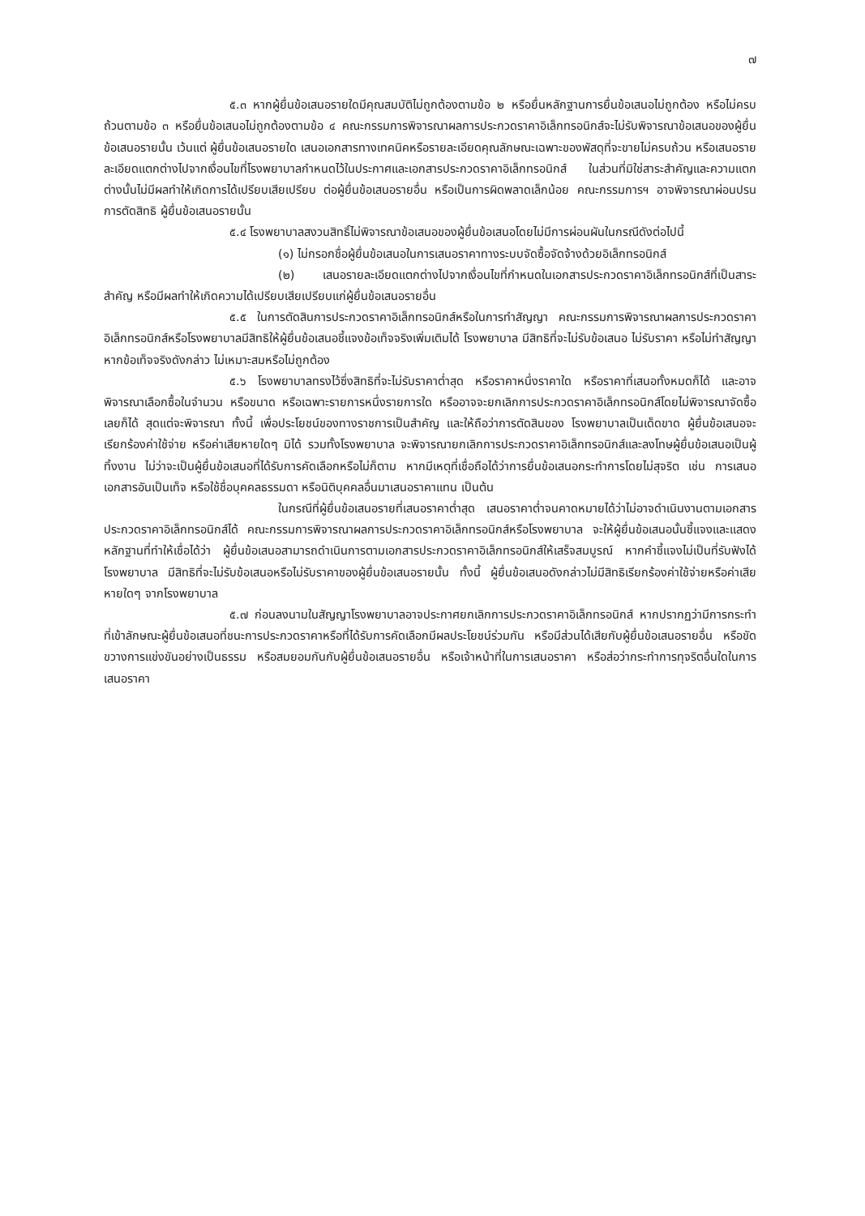๗
๕.๓ หากผู้ยื่นข้อเสนอรายใดมีคุณสมบัติไม่ถูกต้องตามข้อ ๒ หรือยื่นหลักฐานการยื่นข้อเสนอไม่ถูกต้อง หรือไม่ครบถ้วนตามข้อ ๓ หรือยื่นข้อเสนอไม่ถูกต้องตามข้อ ๔ คณะกรรมการพิจารณาผลการประกวดราคาอิเล็กทรอนิกส์จะไม่รับพิจารณาข้อเสนอของผู้ยื่นข้อเสนอรายนั้น เว้นแต่ ผู้ยื่นข้อเสนอรายใด เสนอเอกสารทางเทคนิคหรือรายละเอียดคุณลักษณะเฉพาะของพัสดุที่จะขายไม่ครบถ้วน หรือเสนอรายละเอียดแตกต่างไปจากเงื่อนไขที่โรงพยาบาลกำหนดไว้ในประกาศและเอกสารประกวดราคาอิเล็กทรอนิกส์ ในส่วนที่มิใช่สาระสำคัญและความแตกต่างนั้นไม่มีผลทำให้เกิดการได้เปรียบเสียเปรียบ ต่อผู้ยื่นข้อเสนอรายอื่น หรือเป็นการผิดพลาดเล็กน้อย คณะกรรมการฯ อาจพิจารณาผ่อนปรนการตัดสิทธิ ผู้ยื่นข้อเสนอรายนั้น
๕.๔ โรงพยาบาลสงวนสิทธิ์ไม่พิจารณาข้อเสนอของผู้ยื่นข้อเสนอโดยไม่มีการผ่อนผันในกรณีดังต่อไปนี้
(๑) ไม่กรอกชื่อผู้ยื่นข้อเสนอในการเสนอราคาทางระบบจัดซื้อจัดจ้างด้วยอิเล็กทรอนิกส์
(๒) เสนอรายละเอียดแตกต่างไปจากเงื่อนไขที่กำหนดในเอกสารประกวดราคาอิเล็กทรอนิกส์ที่เป็นสาระสำคัญ หรือมีผลทำให้เกิดความได้เปรียบเสียเปรียบแก่ผู้ยื่นข้อเสนอรายอื่น
๕.๕ ในการตัดสินการประกวดราคาอิเล็กทรอนิกส์หรือในการทำสัญญา คณะกรรมการพิจารณาผลการประกวดราคาอิเล็กทรอนิกส์หรือโรงพยาบาลมีสิทธิให้ผู้ยื่นข้อเสนอชี้แจงข้อเท็จจริงเพิ่มเติมได้ โรงพยาบาล มีสิทธิที่จะไม่รับข้อเสนอ ไม่รับราคา หรือไม่ทำสัญญา หากข้อเท็จจริงดังกล่าว ไม่เหมาะสมหรือไม่ถูกต้อง
๕.๖ โรงพยาบาลทรงไว้ซึ่งสิทธิที่จะไม่รับราคาต่ำสุด หรือราคาหนึ่งราคาใด หรือราคาที่เสนอทั้งหมดก็ได้ และอาจพิจารณาเลือกซื้อในจำนวน หรือขนาด หรือเฉพาะรายการหนึ่งรายการใด หรืออาจจะยกเลิกการประกวดราคาอิเล็กทรอนิกส์โดยไม่พิจารณาจัดซื้อเลยก็ได้ สุดแต่จะพิจารณา ทั้งนี้ เพื่อประโยชน์ของทางราชการเป็นสำคัญ และให้ถือว่าการตัดสินของ โรงพยาบาลเป็นเด็ดขาด ผู้ยื่นข้อเสนอจะเรียกร้องค่าใช้จ่าย หรือค่าเสียหายใดๆ มิได้ รวมทั้งโรงพยาบาล จะพิจารณายกเลิกการประกวดราคาอิเล็กทรอนิกส์และลงโทษผู้ยื่นข้อเสนอเป็นผู้ทิ้งงาน ไม่ว่าจะเป็นผู้ยื่นข้อเสนอที่ได้รับการคัดเลือกหรือไม่ก็ตาม หากมีเหตุที่เชื่อถือได้ว่าการยื่นข้อเสนอกระทำการโดยไม่สุจริต เช่น การเสนอเอกสารอันเป็นเท็จ หรือใช้ชื่อบุคคลธรรมดา หรือนิติบุคคลอื่นมาเสนอราคาแทน เป็นต้น
ในกรณีที่ผู้ยื่นข้อเสนอรายที่เสนอราคาต่ำสุด เสนอราคาต่ำจนคาดหมายได้ว่าไม่อาจดำเนินงานตามเอกสารประกวดราคาอิเล็กทรอนิกส์ได้ คณะกรรมการพิจารณาผลการประกวดราคาอิเล็กทรอนิกส์หรือโรงพยาบาล จะให้ผู้ยื่นข้อเสนอนั้นชี้แจงและแสดงหลักฐานที่ทำให้เชื่อได้ว่า ผู้ยื่นข้อเสนอสามารถดำเนินการตามเอกสารประกวดราคาอิเล็กทรอนิกส์ให้เสร็จสมบูรณ์ หากคำชี้แจงไม่เป็นที่รับฟังได้ โรงพยาบาล มีสิทธิที่จะไม่รับข้อเสนอหรือไม่รับราคาของผู้ยื่นข้อเสนอรายนั้น ทั้งนี้ ผู้ยื่นข้อเสนอดังกล่าวไม่มีสิทธิเรียกร้องค่าใช้จ่ายหรือค่าเสียหายใดๆ จากโรงพยาบาล
๕.๗ ก่อนลงนามในสัญญาโรงพยาบาลอาจประกาศยกเลิกการประกวดราคาอิเล็กทรอนิกส์ หากปรากฏว่ามีการกระทำที่เข้าลักษณะผู้ยื่นข้อเสนอที่ชนะการประกวดราคาหรือที่ได้รับการคัดเลือกมีผลประโยชน์ร่วมกัน หรือมีส่วนได้เสียกับผู้ยื่นข้อเสนอรายอื่น หรือขัดขวางการแข่งขันอย่างเป็นธรรม หรือสมยอมกันกับผู้ยื่นข้อเสนอรายอื่น หรือเจ้าหน้าที่ในการเสนอราคา หรือส่อว่ากระทำการทุจริตอื่นใดในการเสนอราคา